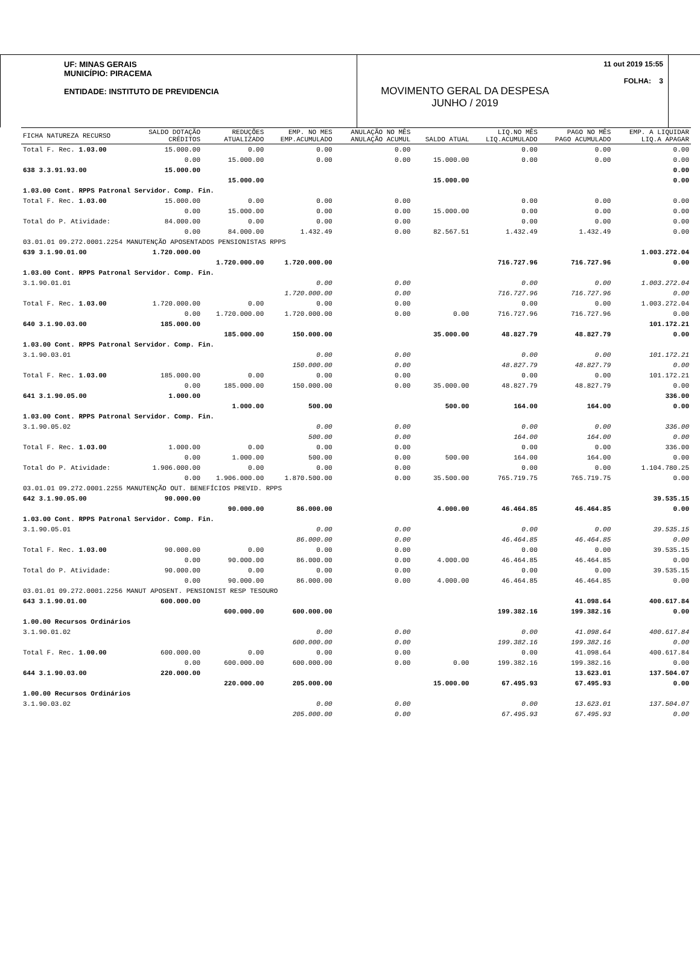UF: MINAS GERAIS
MUNICÍPIO: PIRACEMA
ENTIDADE: INSTITUTO DE PREVIDENCIA
MOVIMENTO GERAL DA DESPESA
JUNHO / 2019
11 out 2019 15:55
FOLHA: 3
| FICHA NATUREZA RECURSO | SALDO DOTAÇÃO CRÉDITOS | REDUÇÕES ATUALIZADO | EMP. NO MES EMP.ACUMULADO | ANULAÇÃO NO MÊS ANULAÇÃO ACUMUL | SALDO ATUAL | LIQ.NO MÊS LIQ.ACUMULADO | PAGO NO MÊS PAGO ACUMULADO | EMP. A LIQUIDAR LIQ.A APAGAR |
| --- | --- | --- | --- | --- | --- | --- | --- | --- |
| Total F. Rec. 1.03.00 | 15.000.00 | 0.00 | 0.00 | 0.00 | | 0.00 | 0.00 | 0.00 |
| | 0.00 | 15.000.00 | 0.00 | 0.00 | 15.000.00 | 0.00 | 0.00 | 0.00 |
| 638 3.3.91.93.00 | 15.000.00 | | | | | | | 0.00 |
| | | 15.000.00 | | | 15.000.00 | | | 0.00 |
| 1.03.00 Cont. RPPS Patronal Servidor. Comp. Fin. | | | | | | | | |
| Total F. Rec. 1.03.00 | 15.000.00 | 0.00 | 0.00 | 0.00 | | 0.00 | 0.00 | 0.00 |
| | 0.00 | 15.000.00 | 0.00 | 0.00 | 15.000.00 | 0.00 | 0.00 | 0.00 |
| Total do P. Atividade: | 84.000.00 | 0.00 | 0.00 | 0.00 | | 0.00 | 0.00 | 0.00 |
| | 0.00 | 84.000.00 | 1.432.49 | 0.00 | 82.567.51 | 1.432.49 | 1.432.49 | 0.00 |
| 03.01.01 09.272.0001.2254 MANUTENÇÃO APOSENTADOS PENSIONISTAS RPPS | | | | | | | | |
| 639 3.1.90.01.00 | 1.720.000.00 | | | | | | | 1.003.272.04 |
| | | 1.720.000.00 | 1.720.000.00 | | | 716.727.96 | 716.727.96 | 0.00 |
| 1.03.00 Cont. RPPS Patronal Servidor. Comp. Fin. | | | | | | | | |
| 3.1.90.01.01 | | | 0.00 | 0.00 | | 0.00 | 0.00 | 1.003.272.04 |
| | | | 1.720.000.00 | 0.00 | | 716.727.96 | 716.727.96 | 0.00 |
| Total F. Rec. 1.03.00 | 1.720.000.00 | 0.00 | 0.00 | 0.00 | | 0.00 | 0.00 | 1.003.272.04 |
| | 0.00 | 1.720.000.00 | 1.720.000.00 | 0.00 | 0.00 | 716.727.96 | 716.727.96 | 0.00 |
| 640 3.1.90.03.00 | 185.000.00 | | | | | | | 101.172.21 |
| | | 185.000.00 | 150.000.00 | | 35.000.00 | 48.827.79 | 48.827.79 | 0.00 |
| 1.03.00 Cont. RPPS Patronal Servidor. Comp. Fin. | | | | | | | | |
| 3.1.90.03.01 | | | 0.00 | 0.00 | | 0.00 | 0.00 | 101.172.21 |
| | | | 150.000.00 | 0.00 | | 48.827.79 | 48.827.79 | 0.00 |
| Total F. Rec. 1.03.00 | 185.000.00 | 0.00 | 0.00 | 0.00 | | 0.00 | 0.00 | 101.172.21 |
| | 0.00 | 185.000.00 | 150.000.00 | 0.00 | 35.000.00 | 48.827.79 | 48.827.79 | 0.00 |
| 641 3.1.90.05.00 | 1.000.00 | | | | | | | 336.00 |
| | | 1.000.00 | 500.00 | | 500.00 | 164.00 | 164.00 | 0.00 |
| 1.03.00 Cont. RPPS Patronal Servidor. Comp. Fin. | | | | | | | | |
| 3.1.90.05.02 | | | 0.00 | 0.00 | | 0.00 | 0.00 | 336.00 |
| | | | 500.00 | 0.00 | | 164.00 | 164.00 | 0.00 |
| Total F. Rec. 1.03.00 | 1.000.00 | 0.00 | 0.00 | 0.00 | | 0.00 | 0.00 | 336.00 |
| | 0.00 | 1.000.00 | 500.00 | 0.00 | 500.00 | 164.00 | 164.00 | 0.00 |
| Total do P. Atividade: | 1.906.000.00 | 0.00 | 0.00 | 0.00 | | 0.00 | 0.00 | 1.104.780.25 |
| | 0.00 | 1.906.000.00 | 1.870.500.00 | 0.00 | 35.500.00 | 765.719.75 | 765.719.75 | 0.00 |
| 03.01.01 09.272.0001.2255 MANUTENÇÃO OUT. BENEFÍCIOS PREVID. RPPS | | | | | | | | |
| 642 3.1.90.05.00 | 90.000.00 | | | | | | | 39.535.15 |
| | | 90.000.00 | 86.000.00 | | 4.000.00 | 46.464.85 | 46.464.85 | 0.00 |
| 1.03.00 Cont. RPPS Patronal Servidor. Comp. Fin. | | | | | | | | |
| 3.1.90.05.01 | | | 0.00 | 0.00 | | 0.00 | 0.00 | 39.535.15 |
| | | | 86.000.00 | 0.00 | | 46.464.85 | 46.464.85 | 0.00 |
| Total F. Rec. 1.03.00 | 90.000.00 | 0.00 | 0.00 | 0.00 | | 0.00 | 0.00 | 39.535.15 |
| | 0.00 | 90.000.00 | 86.000.00 | 0.00 | 4.000.00 | 46.464.85 | 46.464.85 | 0.00 |
| Total do P. Atividade: | 90.000.00 | 0.00 | 0.00 | 0.00 | | 0.00 | 0.00 | 39.535.15 |
| | 0.00 | 90.000.00 | 86.000.00 | 0.00 | 4.000.00 | 46.464.85 | 46.464.85 | 0.00 |
| 03.01.01 09.272.0001.2256 MANUT APOSENT. PENSIONIST RESP TESOURO | | | | | | | | |
| 643 3.1.90.01.00 | 600.000.00 | | | | | | 41.098.64 | 400.617.84 |
| | | 600.000.00 | 600.000.00 | | | 199.382.16 | 199.382.16 | 0.00 |
| 1.00.00 Recursos Ordinários | | | | | | | | |
| 3.1.90.01.02 | | | 0.00 | 0.00 | | 0.00 | 41.098.64 | 400.617.84 |
| | | | 600.000.00 | 0.00 | | 199.382.16 | 199.382.16 | 0.00 |
| Total F. Rec. 1.00.00 | 600.000.00 | 0.00 | 0.00 | 0.00 | | 0.00 | 41.098.64 | 400.617.84 |
| | 0.00 | 600.000.00 | 600.000.00 | 0.00 | 0.00 | 199.382.16 | 199.382.16 | 0.00 |
| 644 3.1.90.03.00 | 220.000.00 | | | | | | 13.623.01 | 137.504.07 |
| | | 220.000.00 | 205.000.00 | | 15.000.00 | 67.495.93 | 67.495.93 | 0.00 |
| 1.00.00 Recursos Ordinários | | | | | | | | |
| 3.1.90.03.02 | | | 0.00 | 0.00 | | 0.00 | 13.623.01 | 137.504.07 |
| | | | 205.000.00 | 0.00 | | 67.495.93 | 67.495.93 | 0.00 |